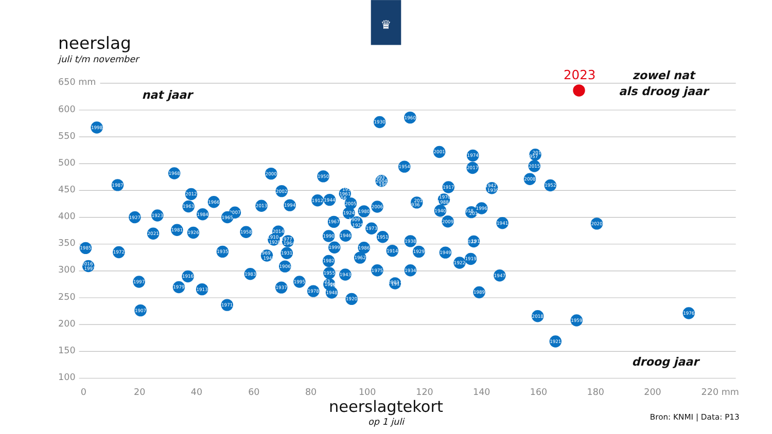♛
neerslag
juli t/m november
650 mm
600
550
500
450
400
350
300
250
200
150
100
0
20
40
60
80
100
120
140
160
180
200
220 mm
nat jaar
zowel nat
als droog jaar
droog jaar
2023
1998
1987
1968
2012
1963
1966
1984
1927
1923
2021
1981
1926
1985
1972
2016
1991
1997
1907
1916
1979
1913
2007
1965
1935
1971
1958
2000
2013
2002
1994
2014
1910
1928
1977
1964
1969
1945
1931
1906
1983
1937
1995
1978
1950
1912
1944
1932
1961
1956
2005
1924
1909
1925
1967
1980
2006
1973
1990
1946
1951
1999
1986
1982
1962
1955
1943
1933
1908
1953
1948
1920
1975
1914
1930
1960
1993
2004
1992
1954
2001
1974
2017
1917
1936
2019
1970
1988
1940
2009
1938
1929
1934
2003
1911
1949
1922
1919
2022
1915
1918
2011
1996
1942
1939
1941
1947
1989
1957
2010
2015
2008
1952
2020
2018
1959
1921
1976
neerslagtekort
op 1 juli
Bron: KNMI | Data: P13